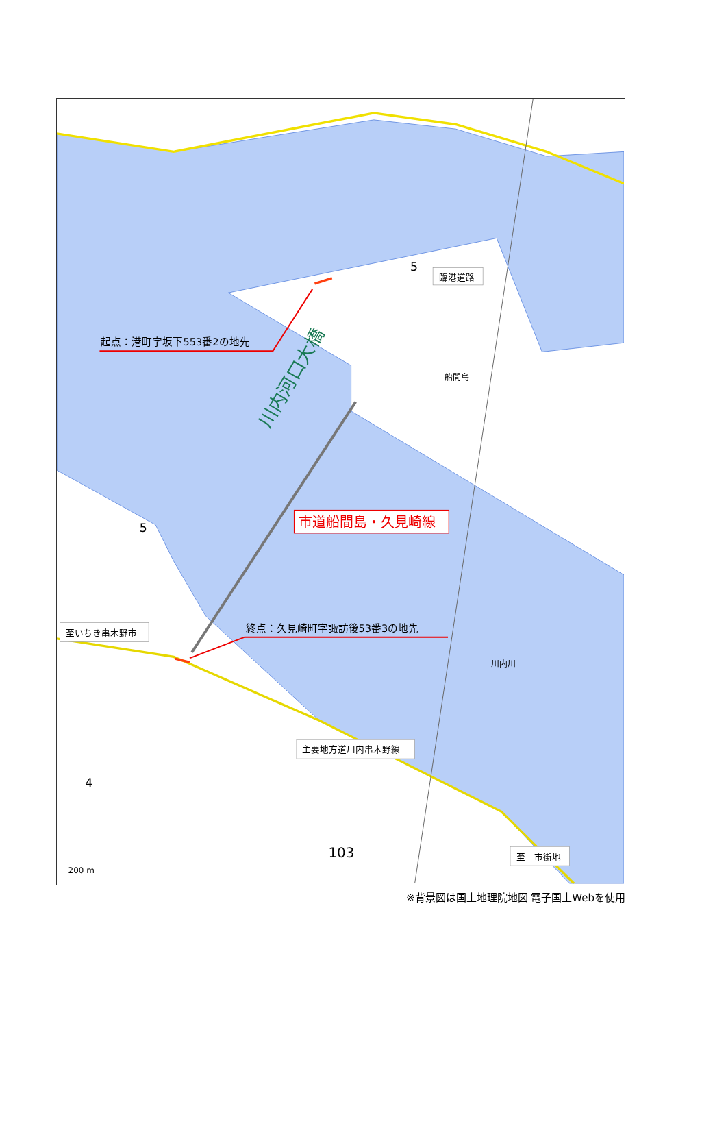起点：港町字坂下553番2の地先
臨港道路
船間島
5
川内河口大橋
市道船間島・久見崎線
5
至いちき串木野市
終点：久見崎町字諏訪後53番3の地先
川内川
主要地方道川内串木野線
4
103
至　市街地
200 m
※背景図は国土地理院地図 電子国土Webを使用